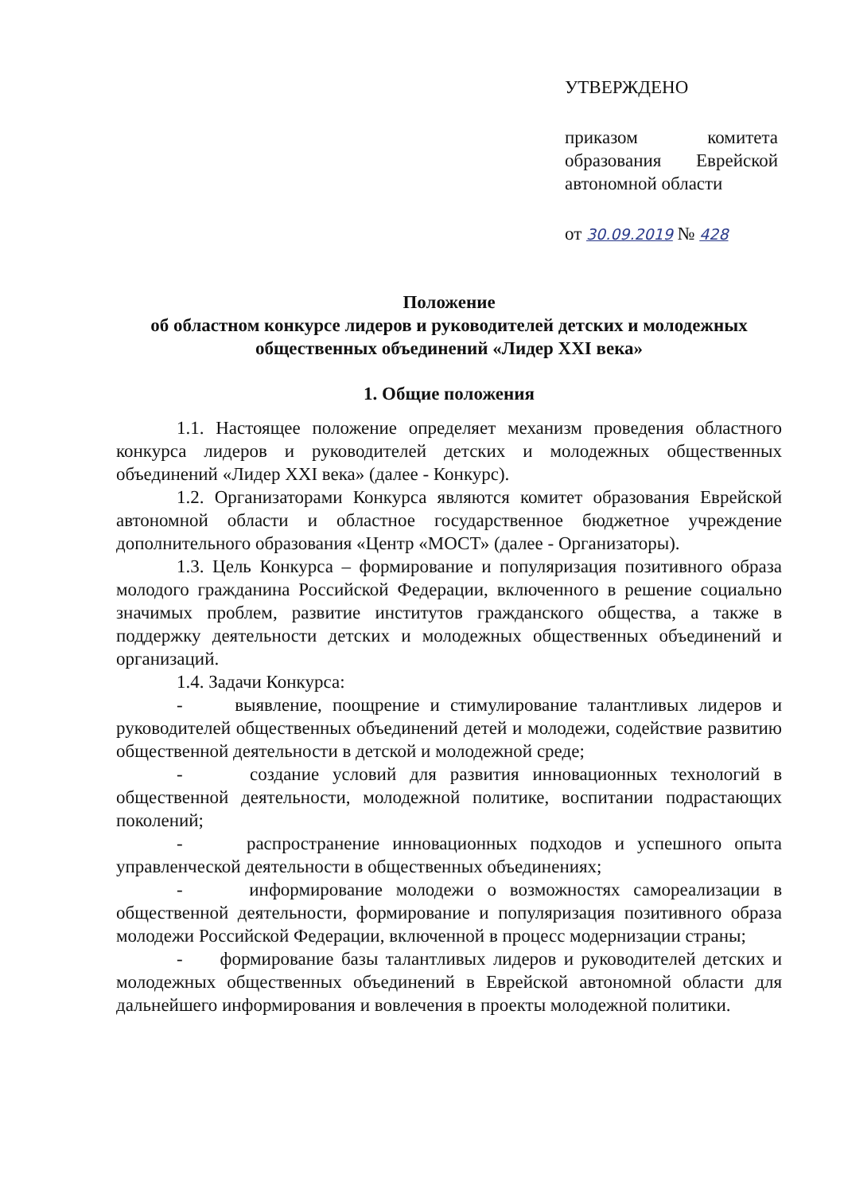УТВЕРЖДЕНО
приказом комитета образования Еврейской автономной области
от 30.09.2019 № 428
Положение
об областном конкурсе лидеров и руководителей детских и молодежных общественных объединений «Лидер XXI века»
1. Общие положения
1.1. Настоящее положение определяет механизм проведения областного конкурса лидеров и руководителей детских и молодежных общественных объединений «Лидер XXI века» (далее - Конкурс).
1.2. Организаторами Конкурса являются комитет образования Еврейской автономной области и областное государственное бюджетное учреждение дополнительного образования «Центр «МОСТ» (далее - Организаторы).
1.3. Цель Конкурса – формирование и популяризация позитивного образа молодого гражданина Российской Федерации, включенного в решение социально значимых проблем, развитие институтов гражданского общества, а также в поддержку деятельности детских и молодежных общественных объединений и организаций.
1.4. Задачи Конкурса:
- выявление, поощрение и стимулирование талантливых лидеров и руководителей общественных объединений детей и молодежи, содействие развитию общественной деятельности в детской и молодежной среде;
- создание условий для развития инновационных технологий в общественной деятельности, молодежной политике, воспитании подрастающих поколений;
- распространение инновационных подходов и успешного опыта управленческой деятельности в общественных объединениях;
- информирование молодежи о возможностях самореализации в общественной деятельности, формирование и популяризация позитивного образа молодежи Российской Федерации, включенной в процесс модернизации страны;
- формирование базы талантливых лидеров и руководителей детских и молодежных общественных объединений в Еврейской автономной области для дальнейшего информирования и вовлечения в проекты молодежной политики.